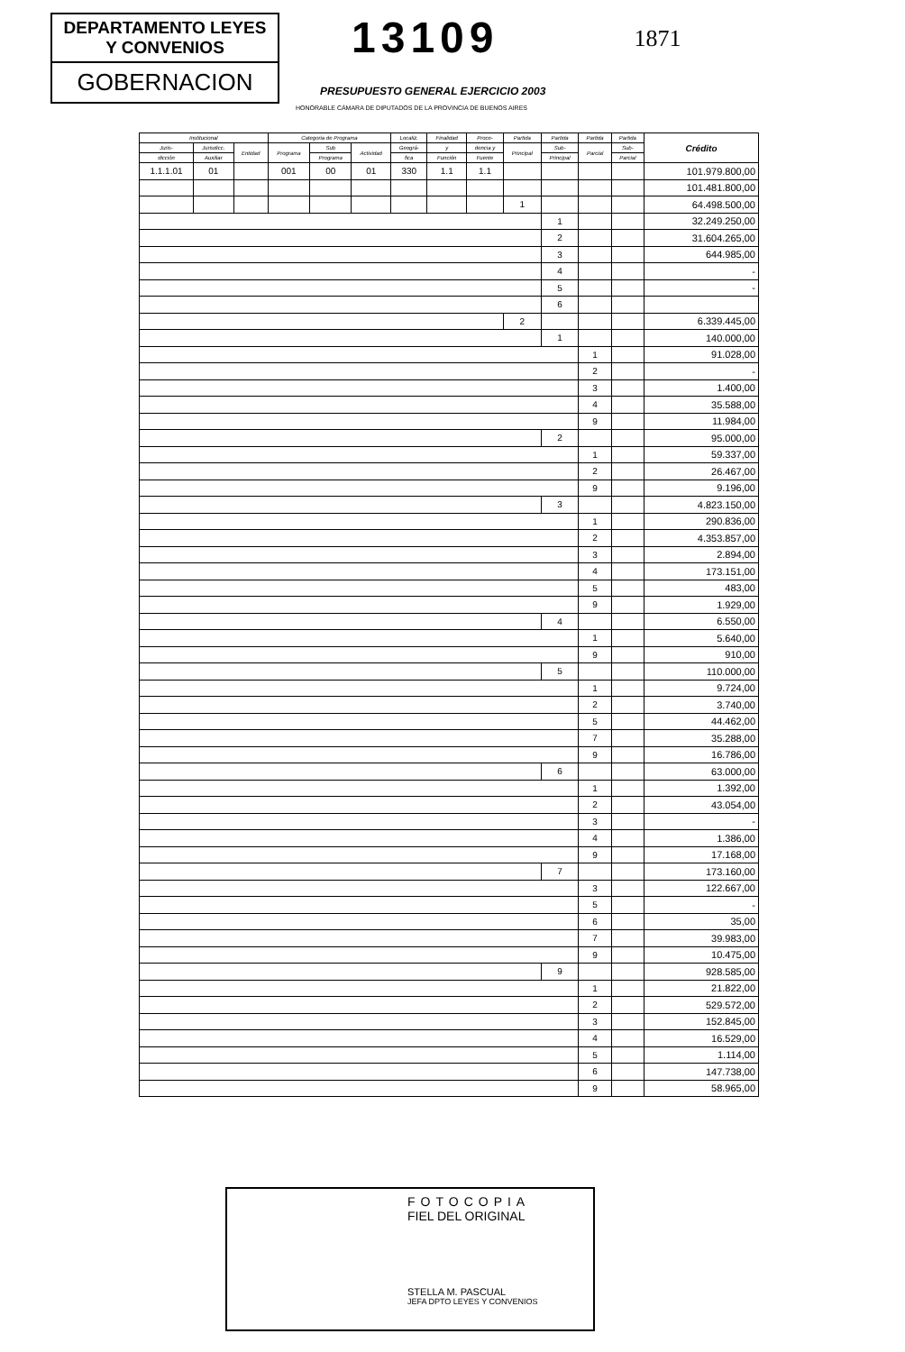DEPARTAMENTO LEYES
Y CONVENIOS
GOBERNACION
13109
1871
PRESUPUESTO GENERAL EJERCICIO 2003
HONORABLE CÁMARA DE DIPUTADOS DE LA PROVINCIA DE BUENOS AIRES
| Institucional | | | Categoria de Programa | | | Localiz. | Finalidad | Proce- | Partida | Partida | Partida | Partida | Crédito |
| --- | --- | --- | --- | --- | --- | --- | --- | --- | --- | --- | --- | --- | --- |
| Juris- | Jurisdicc. | Entidad | Programa | Sub | Actividad | Geográ- | y | dencia y | Principal | Sub- | Parcial | Sub- | |
| dicción | Auxiliar | | | Programa | | fica | Función | Fuente | | Principal | | Parcial | |
| 1.1.1.01 | 01 | | 001 | 00 | 01 | 330 | 1.1 | 1.1 | | | | | 101.979.800,00 |
| | | | | | | | | | | | | | 101.481.800,00 |
| | | | | | | | | | 1 | | | | 64.498.500,00 |
| | | | | | | | | | | 1 | | | 32.249.250,00 |
| | | | | | | | | | | 2 | | | 31.604.265,00 |
| | | | | | | | | | | 3 | | | 644.985,00 |
| | | | | | | | | | | 4 | | | - |
| | | | | | | | | | | 5 | | | - |
| | | | | | | | | | | 6 | | | |
| | | | | | | | | | 2 | | | | 6.339.445,00 |
| | | | | | | | | | | 1 | | | 140.000,00 |
| | | | | | | | | | | | 1 | | 91.028,00 |
| | | | | | | | | | | | 2 | | - |
| | | | | | | | | | | | 3 | | 1.400,00 |
| | | | | | | | | | | | 4 | | 35.588,00 |
| | | | | | | | | | | | 9 | | 11.984,00 |
| | | | | | | | | | | 2 | | | 95.000,00 |
| | | | | | | | | | | | 1 | | 59.337,00 |
| | | | | | | | | | | | 2 | | 26.467,00 |
| | | | | | | | | | | | 9 | | 9.196,00 |
| | | | | | | | | | | 3 | | | 4.823.150,00 |
| | | | | | | | | | | | 1 | | 290.836,00 |
| | | | | | | | | | | | 2 | | 4.353.857,00 |
| | | | | | | | | | | | 3 | | 2.894,00 |
| | | | | | | | | | | | 4 | | 173.151,00 |
| | | | | | | | | | | | 5 | | 483,00 |
| | | | | | | | | | | | 9 | | 1.929,00 |
| | | | | | | | | | | 4 | | | 6.550,00 |
| | | | | | | | | | | | 1 | | 5.640,00 |
| | | | | | | | | | | | 9 | | 910,00 |
| | | | | | | | | | | 5 | | | 110.000,00 |
| | | | | | | | | | | | 1 | | 9.724,00 |
| | | | | | | | | | | | 2 | | 3.740,00 |
| | | | | | | | | | | | 5 | | 44.462,00 |
| | | | | | | | | | | | 7 | | 35.288,00 |
| | | | | | | | | | | | 9 | | 16.786,00 |
| | | | | | | | | | | 6 | | | 63.000,00 |
| | | | | | | | | | | | 1 | | 1.392,00 |
| | | | | | | | | | | | 2 | | 43.054,00 |
| | | | | | | | | | | | 3 | | - |
| | | | | | | | | | | | 4 | | 1.386,00 |
| | | | | | | | | | | | 9 | | 17.168,00 |
| | | | | | | | | | | 7 | | | 173.160,00 |
| | | | | | | | | | | | 3 | | 122.667,00 |
| | | | | | | | | | | | 5 | | - |
| | | | | | | | | | | | 6 | | 35,00 |
| | | | | | | | | | | | 7 | | 39.983,00 |
| | | | | | | | | | | | 9 | | 10.475,00 |
| | | | | | | | | | | 9 | | | 928.585,00 |
| | | | | | | | | | | | 1 | | 21.822,00 |
| | | | | | | | | | | | 2 | | 529.572,00 |
| | | | | | | | | | | | 3 | | 152.845,00 |
| | | | | | | | | | | | 4 | | 16.529,00 |
| | | | | | | | | | | | 5 | | 1.114,00 |
| | | | | | | | | | | | 6 | | 147.738,00 |
| | | | | | | | | | | | 9 | | 58.965,00 |
FOTOCOPIA
FIEL DEL ORIGINAL
STELLA M. PASCUAL
JEFA DPTO LEYES Y CONVENIOS